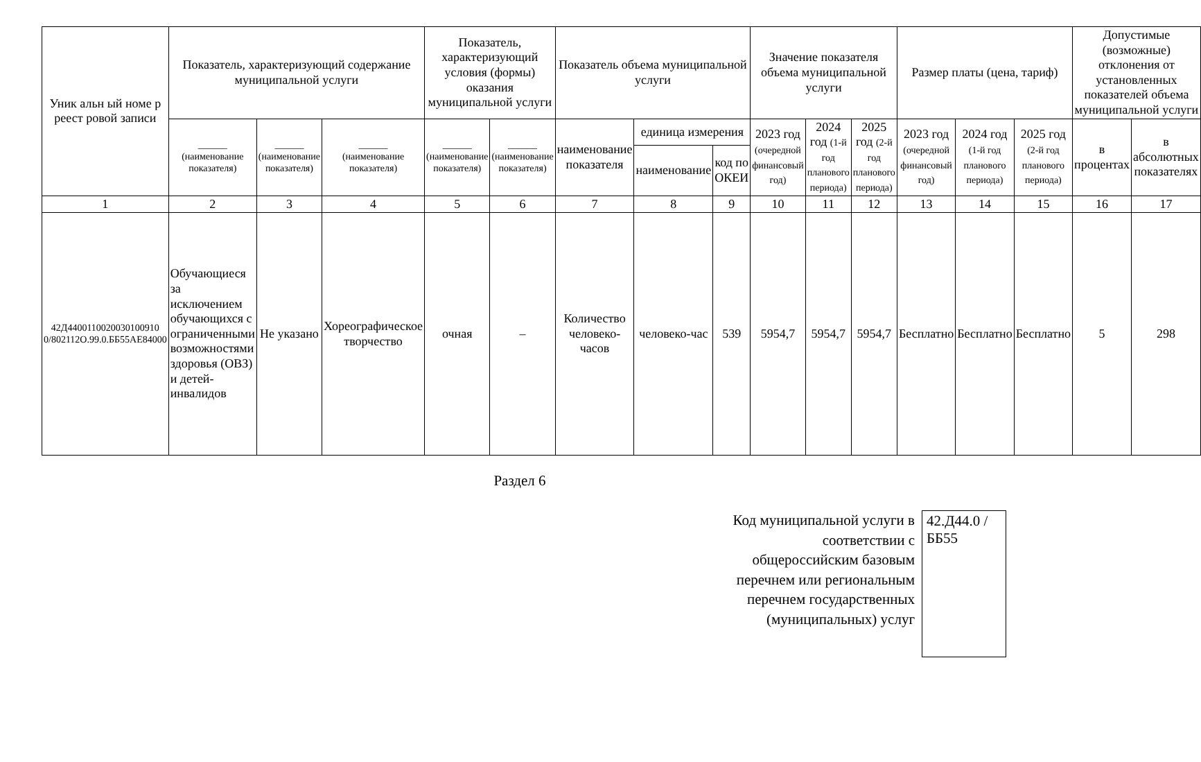| Уник альн ый номе р реест ровой записи | Показатель, характеризующий содержание муниципальной услуги | | | Показатель, характеризующий условия (формы) оказания муниципальной услуги | | Показатель объема муниципальной услуги | | | Значение показателя объема муниципальной услуги | | | Размер платы (цена, тариф) | | | Допустимые (возможные) отклонения от установленных показателей объема муниципальной услуги | |
| --- | --- | --- | --- | --- | --- | --- | --- | --- | --- | --- | --- | --- | --- | --- | --- | --- |
| | ______ (наименование показателя) | ______ (наименование показателя) | ______ (наименование показателя) | ______ (наименование показателя) | ______ (наименование показателя) | наименование показателя | единица измерения | | 2023 год (очередной финансовый год) | 2024 год (1-й год планового периода) | 2025 год (2-й год планового периода) | 2023 год (очередной финансовый год) | 2024 год (1-й год планового периода) | 2025 год (2-й год планового периода) | в процентах | в абсолютных показателях |
| | | | | | | | наименование | код по ОКЕИ | | | | | | | | |
| 1 | 2 | 3 | 4 | 5 | 6 | 7 | 8 | 9 | 10 | 11 | 12 | 13 | 14 | 15 | 16 | 17 |
| 42Д4400110020030100910 0/802112О.99.0.ББ55АЕ84000 | Обучающиеся за исключением обучающихся с ограниченными возможностями здоровья (ОВЗ) и детей-инвалидов | Не указано | Хореографическое творчество | очная | – | Количество человеко-часов | человеко-час | 539 | 5954,7 | 5954,7 | 5954,7 | Бесплатно | Бесплатно | Бесплатно | 5 | 298 |
Раздел 6
Код муниципальной услуги в соответствии с общероссийским базовым перечнем или региональным перечнем государственных (муниципальных) услуг
42.Д44.0 /ББ55